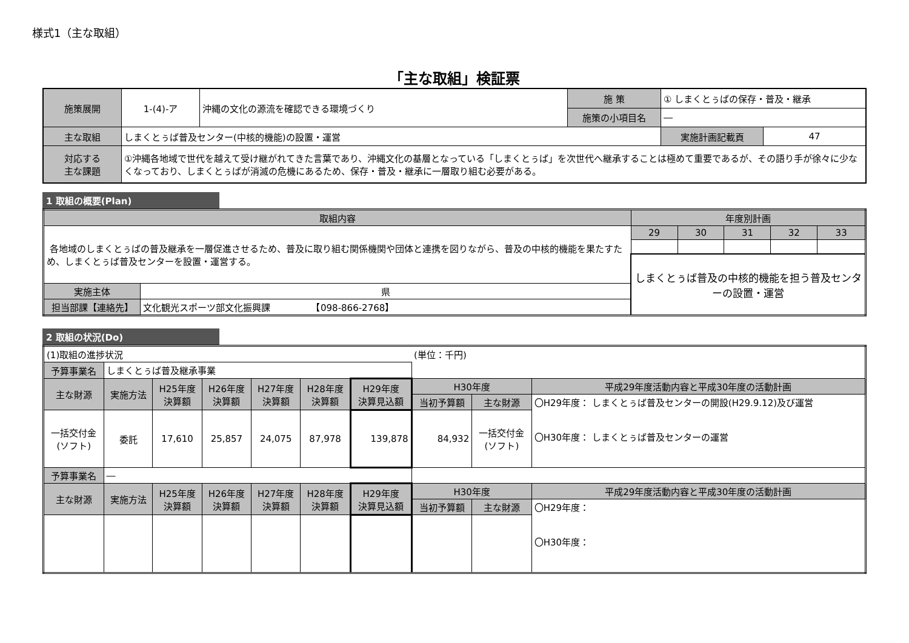様式1（主な取組）
「主な取組」検証票
| 施策展開 | 1-(4)-ア | 沖縄の文化の源流を確認できる環境づくり | 施 策 | ① しまくとぅばの保存・普及・継承 | |
| | | | 施策の小項目名 | ― | |
| 主な取組 | しまくとぅば普及センター(中核的機能)の設置・運営 | | | 実施計画記載頁 | 47 |
| 対応する 主な課題 | ①沖縄各地域で世代を越えて受け継がれてきた言葉であり、沖縄文化の基層となっている「しまくとぅば」を次世代へ継承することは極めて重要であるが、その語り手が徐々に少なくなっており、しまくとぅばが消滅の危機にあるため、保存・普及・継承に一層取り組む必要がある。 | | | | |
1 取組の概要(Plan)
| 取組内容 | | 年度別計画 | | | | |
| 各地域のしまくとぅばの普及継承を一層促進させるため、普及に取り組む関係機関や団体と連携を図りながら、普及の中核的機能を果たすため、しまくとぅば普及センターを設置・運営する。 | | 29 | 30 | 31 | 32 | 33 |
| | | しまくとぅば普及の中核的機能を担う普及センターの設置・運営 | | | | |
| 実施主体 | 県 | | | | | |
| 担当部課【連絡先】 | 文化観光スポーツ部文化振興課 【098-866-2768】 | | | | | |
2 取組の状況(Do)
| (1)取組の進捗状況 | | | | | | | (単位：千円) | | |
| 予算事業名 | しまくとぅば普及継承事業 | | | | | | | | |
| 主な財源 | 実施方法 | H25年度 決算額 | H26年度 決算額 | H27年度 決算額 | H28年度 決算額 | H29年度 決算見込額 | H30年度 | | 平成29年度活動内容と平成30年度の活動計画 |
| | | | | | | | 当初予算額 | 主な財源 | 〇H29年度： しまくとぅば普及センターの開設(H29.9.12)及び運営 〇H30年度： しまくとぅば普及センターの運営 |
| 一括交付金 (ソフト) | 委託 | 17,610 | 25,857 | 24,075 | 87,978 | 139,878 | 84,932 | 一括交付金 (ソフト) | |
| 予算事業名 | ― | | | | | | | | |
| 主な財源 | 実施方法 | H25年度 決算額 | H26年度 決算額 | H27年度 決算額 | H28年度 決算額 | H29年度 決算見込額 | H30年度 | | 平成29年度活動内容と平成30年度の活動計画 |
| | | | | | | | 当初予算額 | 主な財源 | 〇H29年度： 〇H30年度： |